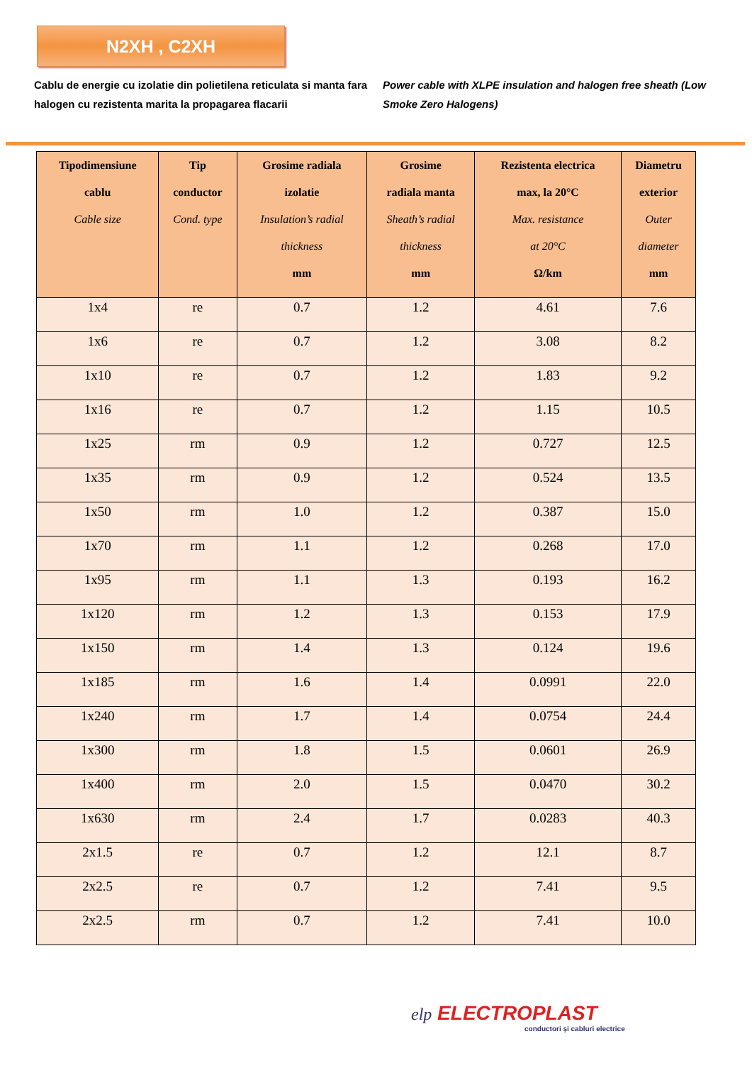N2XH , C2XH
Cablu de energie cu izolatie din polietilena reticulata si manta fara halogen cu rezistenta marita la propagarea flacarii
Power cable with XLPE insulation and halogen free sheath (Low Smoke Zero Halogens)
| Tipodimensiune cablu Cable size | Tip conductor Cond. type | Grosime radiala izolatie Insulation’s radial thickness mm | Grosime radiala manta Sheath’s radial thickness mm | Rezistenta electrica max, la 20°C Max. resistance at 20°C Ω/km | Diametru exterior Outer diameter mm |
| --- | --- | --- | --- | --- | --- |
| 1x4 | re | 0.7 | 1.2 | 4.61 | 7.6 |
| 1x6 | re | 0.7 | 1.2 | 3.08 | 8.2 |
| 1x10 | re | 0.7 | 1.2 | 1.83 | 9.2 |
| 1x16 | re | 0.7 | 1.2 | 1.15 | 10.5 |
| 1x25 | rm | 0.9 | 1.2 | 0.727 | 12.5 |
| 1x35 | rm | 0.9 | 1.2 | 0.524 | 13.5 |
| 1x50 | rm | 1.0 | 1.2 | 0.387 | 15.0 |
| 1x70 | rm | 1.1 | 1.2 | 0.268 | 17.0 |
| 1x95 | rm | 1.1 | 1.3 | 0.193 | 16.2 |
| 1x120 | rm | 1.2 | 1.3 | 0.153 | 17.9 |
| 1x150 | rm | 1.4 | 1.3 | 0.124 | 19.6 |
| 1x185 | rm | 1.6 | 1.4 | 0.0991 | 22.0 |
| 1x240 | rm | 1.7 | 1.4 | 0.0754 | 24.4 |
| 1x300 | rm | 1.8 | 1.5 | 0.0601 | 26.9 |
| 1x400 | rm | 2.0 | 1.5 | 0.0470 | 30.2 |
| 1x630 | rm | 2.4 | 1.7 | 0.0283 | 40.3 |
| 2x1.5 | re | 0.7 | 1.2 | 12.1 | 8.7 |
| 2x2.5 | re | 0.7 | 1.2 | 7.41 | 9.5 |
| 2x2.5 | rm | 0.7 | 1.2 | 7.41 | 10.0 |
elp ELECTROPLAST
conductori şi cabluri electrice